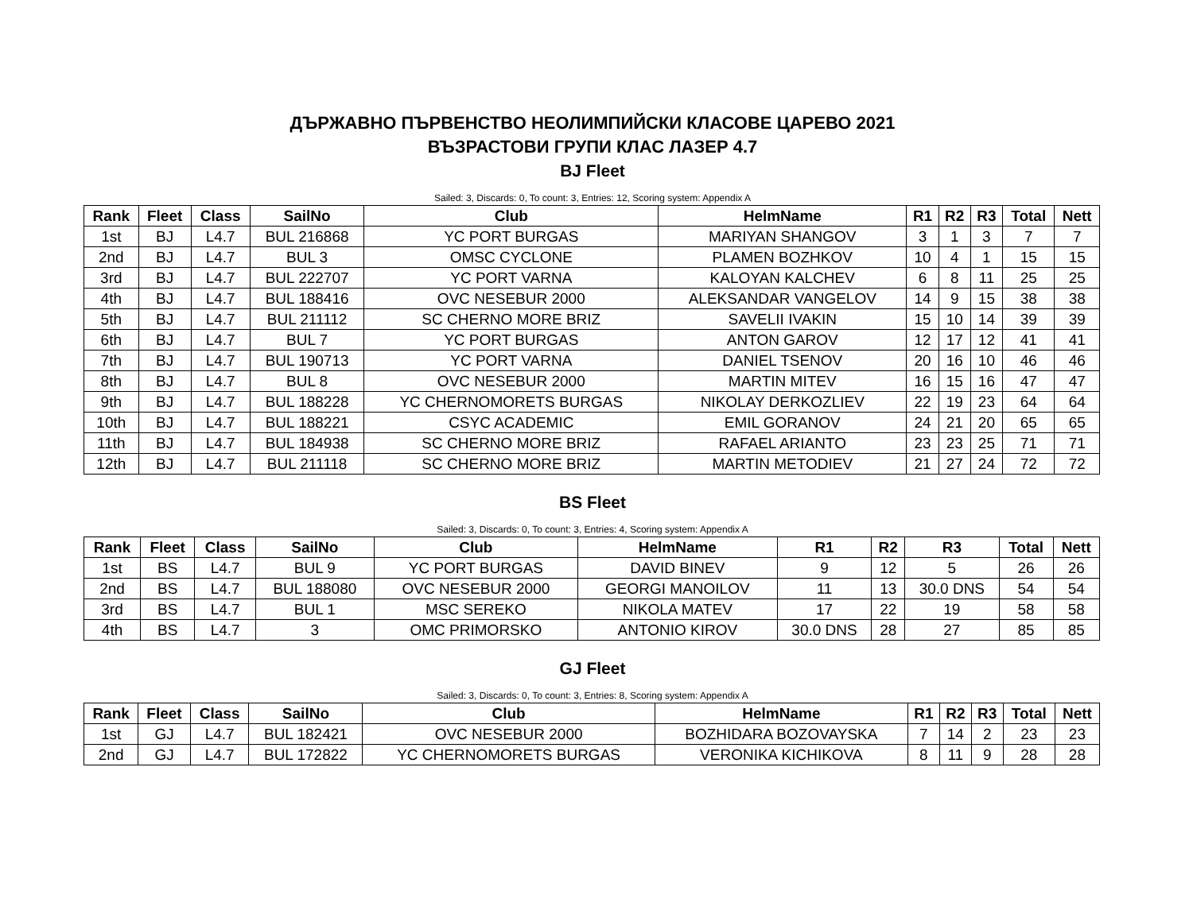ДЪРЖАВНО ПЪРВЕНСТВО НЕОЛИМПИЙСКИ КЛАСОВЕ ЦАРЕВО 2021
ВЪЗРАСТОВИ ГРУПИ КЛАС ЛАЗЕР 4.7
BJ Fleet
Sailed: 3, Discards: 0, To count: 3, Entries: 12, Scoring system: Appendix A
| Rank | Fleet | Class | SailNo | Club | HelmName | R1 | R2 | R3 | Total | Nett |
| --- | --- | --- | --- | --- | --- | --- | --- | --- | --- | --- |
| 1st | BJ | L4.7 | BUL 216868 | YC PORT BURGAS | MARIYAN SHANGOV | 3 | 1 | 3 | 7 | 7 |
| 2nd | BJ | L4.7 | BUL 3 | OMSC CYCLONE | PLAMEN BOZHKOV | 10 | 4 | 1 | 15 | 15 |
| 3rd | BJ | L4.7 | BUL 222707 | YC PORT VARNA | KALOYAN KALCHEV | 6 | 8 | 11 | 25 | 25 |
| 4th | BJ | L4.7 | BUL 188416 | OVC NESEBUR 2000 | ALEKSANDAR VANGELOV | 14 | 9 | 15 | 38 | 38 |
| 5th | BJ | L4.7 | BUL 211112 | SC CHERNO MORE BRIZ | SAVELII IVAKIN | 15 | 10 | 14 | 39 | 39 |
| 6th | BJ | L4.7 | BUL 7 | YC PORT BURGAS | ANTON GAROV | 12 | 17 | 12 | 41 | 41 |
| 7th | BJ | L4.7 | BUL 190713 | YC PORT VARNA | DANIEL TSENOV | 20 | 16 | 10 | 46 | 46 |
| 8th | BJ | L4.7 | BUL 8 | OVC NESEBUR 2000 | MARTIN MITEV | 16 | 15 | 16 | 47 | 47 |
| 9th | BJ | L4.7 | BUL 188228 | YC CHERNOMORETS BURGAS | NIKOLAY DERKOZLIEV | 22 | 19 | 23 | 64 | 64 |
| 10th | BJ | L4.7 | BUL 188221 | CSYC ACADEMIC | EMIL GORANOV | 24 | 21 | 20 | 65 | 65 |
| 11th | BJ | L4.7 | BUL 184938 | SC CHERNO MORE BRIZ | RAFAEL ARIANTO | 23 | 23 | 25 | 71 | 71 |
| 12th | BJ | L4.7 | BUL 211118 | SC CHERNO MORE BRIZ | MARTIN METODIEV | 21 | 27 | 24 | 72 | 72 |
BS Fleet
Sailed: 3, Discards: 0, To count: 3, Entries: 4, Scoring system: Appendix A
| Rank | Fleet | Class | SailNo | Club | HelmName | R1 | R2 | R3 | Total | Nett |
| --- | --- | --- | --- | --- | --- | --- | --- | --- | --- | --- |
| 1st | BS | L4.7 | BUL 9 | YC PORT BURGAS | DAVID BINEV | 9 | 12 | 5 | 26 | 26 |
| 2nd | BS | L4.7 | BUL 188080 | OVC NESEBUR 2000 | GEORGI MANOILOV | 11 | 13 | 30.0 DNS | 54 | 54 |
| 3rd | BS | L4.7 | BUL 1 | MSC SEREKO | NIKOLA MATEV | 17 | 22 | 19 | 58 | 58 |
| 4th | BS | L4.7 | 3 | OMC PRIMORSKO | ANTONIO KIROV | 30.0 DNS | 28 | 27 | 85 | 85 |
GJ Fleet
Sailed: 3, Discards: 0, To count: 3, Entries: 8, Scoring system: Appendix A
| Rank | Fleet | Class | SailNo | Club | HelmName | R1 | R2 | R3 | Total | Nett |
| --- | --- | --- | --- | --- | --- | --- | --- | --- | --- | --- |
| 1st | GJ | L4.7 | BUL 182421 | OVC NESEBUR 2000 | BOZHIDARA BOZOVAYSKA | 7 | 14 | 2 | 23 | 23 |
| 2nd | GJ | L4.7 | BUL 172822 | YC CHERNOMORETS BURGAS | VERONIKA KICHIKOVA | 8 | 11 | 9 | 28 | 28 |